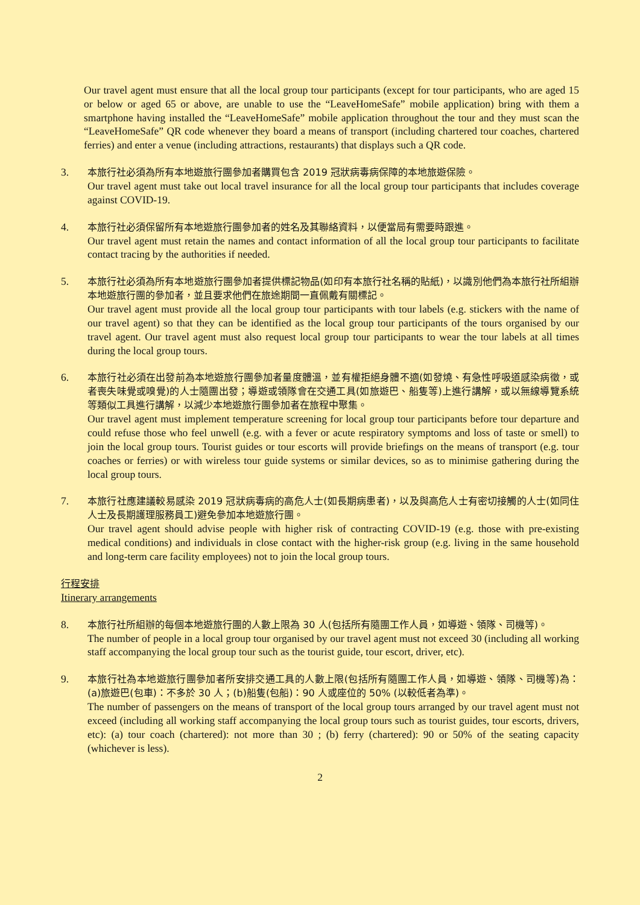Our travel agent must ensure that all the local group tour participants (except for tour participants, who are aged 15 or below or aged 65 or above, are unable to use the “LeaveHomeSafe” mobile application) bring with them a smartphone having installed the “LeaveHomeSafe” mobile application throughout the tour and they must scan the “LeaveHomeSafe” QR code whenever they board a means of transport (including chartered tour coaches, chartered ferries) and enter a venue (including attractions, restaurants) that displays such a QR code.
3.
本旅行社必須為所有本地遊旅行團參加者購買包含 2019 冠狀病毒病保障的本地旅遊保險。
Our travel agent must take out local travel insurance for all the local group tour participants that includes coverage against COVID-19.
4.
本旅行社必須保留所有本地遊旅行團參加者的姓名及其聯絡資料，以便當局有需要時跟進。
Our travel agent must retain the names and contact information of all the local group tour participants to facilitate contact tracing by the authorities if needed.
5.
本旅行社必須為所有本地遊旅行團參加者提供標記物品(如印有本旅行社名稱的貼紙)，以識別他們為本旅行社所組辦本地遊旅行團的參加者，並且要求他們在旅途期間一直佩戴有關標記。
Our travel agent must provide all the local group tour participants with tour labels (e.g. stickers with the name of our travel agent) so that they can be identified as the local group tour participants of the tours organised by our travel agent. Our travel agent must also request local group tour participants to wear the tour labels at all times during the local group tours.
6.
本旅行社必須在出發前為本地遊旅行團參加者量度體溫，並有權拒絕身體不適(如發燒、有急性呼吸道感染病徵，或者喪失味覺或嗅覺)的人士隨團出發；導遊或領隊會在交通工具(如旅遊巴、船隻等)上進行講解，或以無線導覽系統等類似工具進行講解，以減少本地遊旅行團參加者在旅程中聚集。
Our travel agent must implement temperature screening for local group tour participants before tour departure and could refuse those who feel unwell (e.g. with a fever or acute respiratory symptoms and loss of taste or smell) to join the local group tours. Tourist guides or tour escorts will provide briefings on the means of transport (e.g. tour coaches or ferries) or with wireless tour guide systems or similar devices, so as to minimise gathering during the local group tours.
7.
本旅行社應建議較易感染 2019 冠狀病毒病的高危人士(如長期病患者)，以及與高危人士有密切接觸的人士(如同住人士及長期護理服務員工)避免參加本地遊旅行團。
Our travel agent should advise people with higher risk of contracting COVID-19 (e.g. those with pre-existing medical conditions) and individuals in close contact with the higher-risk group (e.g. living in the same household and long-term care facility employees) not to join the local group tours.
行程安排
Itinerary arrangements
8.
本旅行社所組辦的每個本地遊旅行團的人數上限為 30 人(包括所有隨團工作人員，如導遊、領隊、司機等)。
The number of people in a local group tour organised by our travel agent must not exceed 30 (including all working staff accompanying the local group tour such as the tourist guide, tour escort, driver, etc).
9.
本旅行社為本地遊旅行團參加者所安排交通工具的人數上限(包括所有隨團工作人員，如導遊、領隊、司機等)為：(a)旅遊巴(包車)：不多於 30 人；(b)船隻(包船)：90 人或座位的 50% (以較低者為準)。
The number of passengers on the means of transport of the local group tours arranged by our travel agent must not exceed (including all working staff accompanying the local group tours such as tourist guides, tour escorts, drivers, etc): (a) tour coach (chartered): not more than 30 ; (b) ferry (chartered): 90 or 50% of the seating capacity (whichever is less).
2